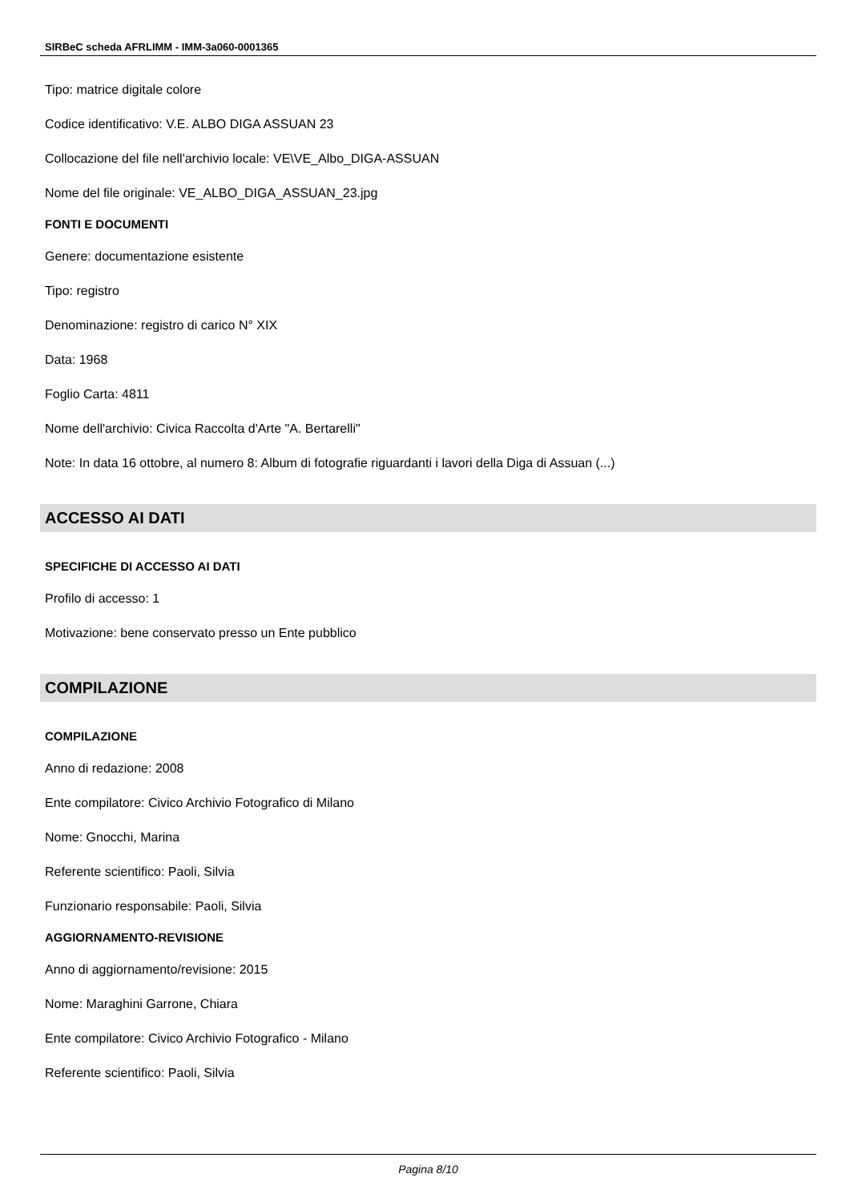SIRBeC scheda AFRLIMM - IMM-3a060-0001365
Tipo: matrice digitale colore
Codice identificativo: V.E. ALBO DIGA ASSUAN 23
Collocazione del file nell'archivio locale: VE\VE_Albo_DIGA-ASSUAN
Nome del file originale: VE_ALBO_DIGA_ASSUAN_23.jpg
FONTI E DOCUMENTI
Genere: documentazione esistente
Tipo: registro
Denominazione: registro di carico N° XIX
Data: 1968
Foglio Carta: 4811
Nome dell'archivio: Civica Raccolta d'Arte "A. Bertarelli"
Note: In data 16 ottobre, al numero 8: Album di fotografie riguardanti i lavori della Diga di Assuan (...)
ACCESSO AI DATI
SPECIFICHE DI ACCESSO AI DATI
Profilo di accesso: 1
Motivazione: bene conservato presso un Ente pubblico
COMPILAZIONE
COMPILAZIONE
Anno di redazione: 2008
Ente compilatore: Civico Archivio Fotografico di Milano
Nome: Gnocchi, Marina
Referente scientifico: Paoli, Silvia
Funzionario responsabile: Paoli, Silvia
AGGIORNAMENTO-REVISIONE
Anno di aggiornamento/revisione: 2015
Nome: Maraghini Garrone, Chiara
Ente compilatore: Civico Archivio Fotografico - Milano
Referente scientifico: Paoli, Silvia
Pagina 8/10